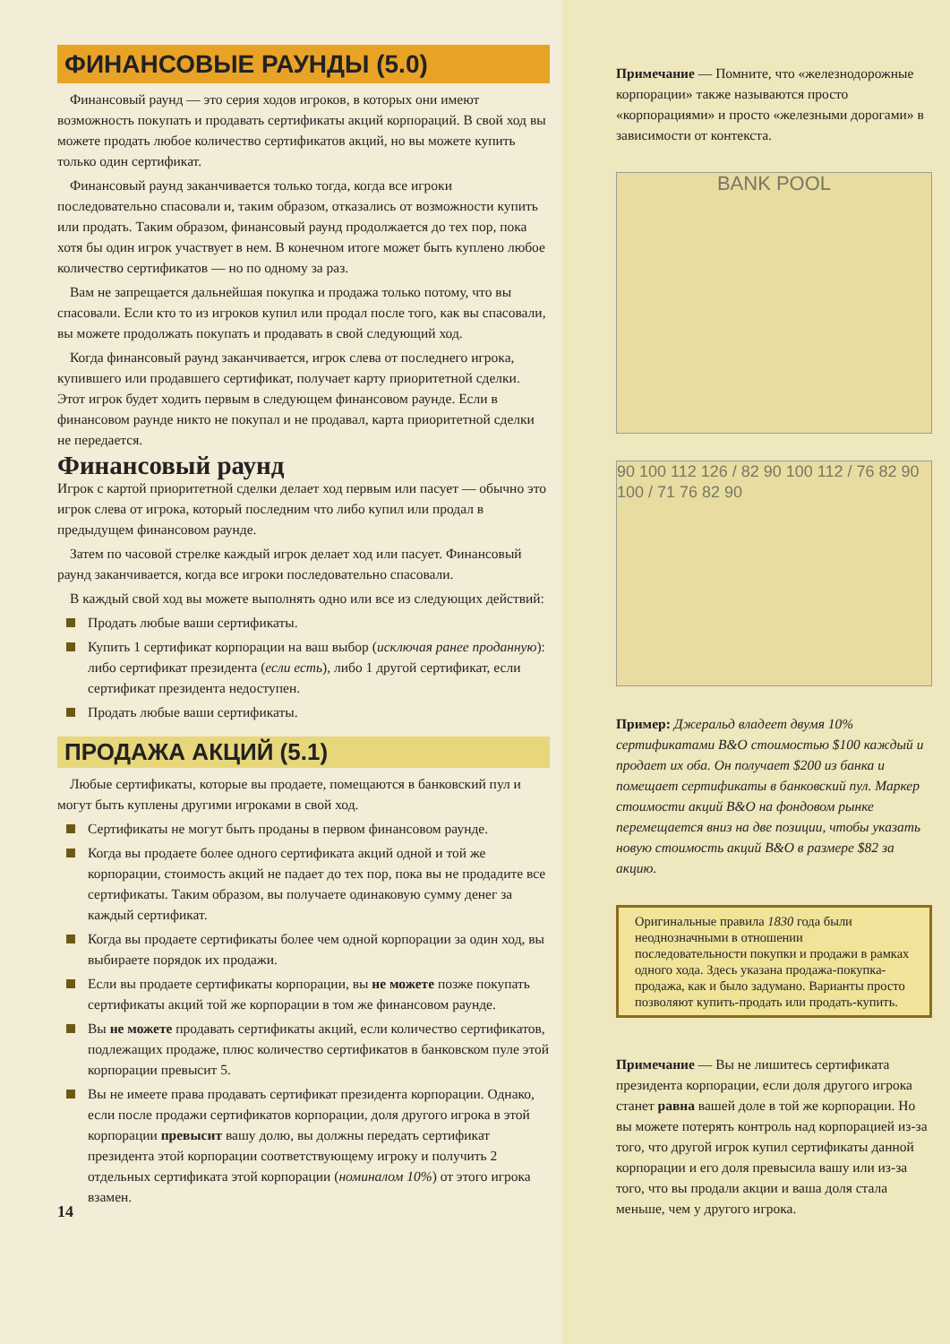ФИНАНСОВЫЕ РАУНДЫ (5.0)
Финансовый раунд — это серия ходов игроков, в которых они имеют возможность покупать и продавать сертификаты акций корпораций. В свой ход вы можете продать любое количество сертификатов акций, но вы можете купить только один сертификат.
Финансовый раунд заканчивается только тогда, когда все игроки последовательно спасовали и, таким образом, отказались от возможности купить или продать. Таким образом, финансовый раунд продолжается до тех пор, пока хотя бы один игрок участвует в нем. В конечном итоге может быть куплено любое количество сертификатов — но по одному за раз.
Вам не запрещается дальнейшая покупка и продажа только потому, что вы спасовали. Если кто то из игроков купил или продал после того, как вы спасовали, вы можете продолжать покупать и продавать в свой следующий ход.
Когда финансовый раунд заканчивается, игрок слева от последнего игрока, купившего или продавшего сертификат, получает карту приоритетной сделки. Этот игрок будет ходить первым в следующем финансовом раунде. Если в финансовом раунде никто не покупал и не продавал, карта приоритетной сделки не передается.
Финансовый раунд
Игрок с картой приоритетной сделки делает ход первым или пасует — обычно это игрок слева от игрока, который последним что либо купил или продал в предыдущем финансовом раунде.
Затем по часовой стрелке каждый игрок делает ход или пасует. Финансовый раунд заканчивается, когда все игроки последовательно спасовали.
В каждый свой ход вы можете выполнять одно или все из следующих действий:
Продать любые ваши сертификаты.
Купить 1 сертификат корпорации на ваш выбор (исключая ранее проданную): либо сертификат президента (если есть), либо 1 другой сертификат, если сертификат президента недоступен.
Продать любые ваши сертификаты.
ПРОДАЖА АКЦИЙ (5.1)
Любые сертификаты, которые вы продаете, помещаются в банковский пул и могут быть куплены другими игроками в свой ход.
Сертификаты не могут быть проданы в первом финансовом раунде.
Когда вы продаете более одного сертификата акций одной и той же корпорации, стоимость акций не падает до тех пор, пока вы не продадите все сертификаты. Таким образом, вы получаете одинаковую сумму денег за каждый сертификат.
Когда вы продаете сертификаты более чем одной корпорации за один ход, вы выбираете порядок их продажи.
Если вы продаете сертификаты корпорации, вы не можете позже покупать сертификаты акций той же корпорации в том же финансовом раунде.
Вы не можете продавать сертификаты акций, если количество сертификатов, подлежащих продаже, плюс количество сертификатов в банковском пуле этой корпорации превысит 5.
Вы не имеете права продавать сертификат президента корпорации. Однако, если после продажи сертификатов корпорации, доля другого игрока в этой корпорации превысит вашу долю, вы должны передать сертификат президента этой корпорации соответствующему игроку и получить 2 отдельных сертификата этой корпорации (номиналом 10%) от этого игрока взамен.
14
Примечание — Помните, что «железнодорожные корпорации» также называются просто «корпорациями» и просто «железными дорогами» в зависимости от контекста.
BANK POOL
90 100 112 126 / 82 90 100 112 / 76 82 90 100 / 71 76 82 90
Пример: Джеральд владеет двумя 10% сертификатами B&O стоимостью $100 каждый и продает их оба. Он получает $200 из банка и помещает сертификаты в банковский пул. Маркер стоимости акций B&O на фондовом рынке перемещается вниз на две позиции, чтобы указать новую стоимость акций B&O в размере $82 за акцию.
Оригинальные правила 1830 года были неоднозначными в отношении последовательности покупки и продажи в рамках одного хода. Здесь указана продажа-покупка-продажа, как и было задумано. Варианты просто позволяют купить-продать или продать-купить.
Примечание — Вы не лишитесь сертификата президента корпорации, если доля другого игрока станет равна вашей доле в той же корпорации. Но вы можете потерять контроль над корпорацией из-за того, что другой игрок купил сертификаты данной корпорации и его доля превысила вашу или из-за того, что вы продали акции и ваша доля стала меньше, чем у другого игрока.